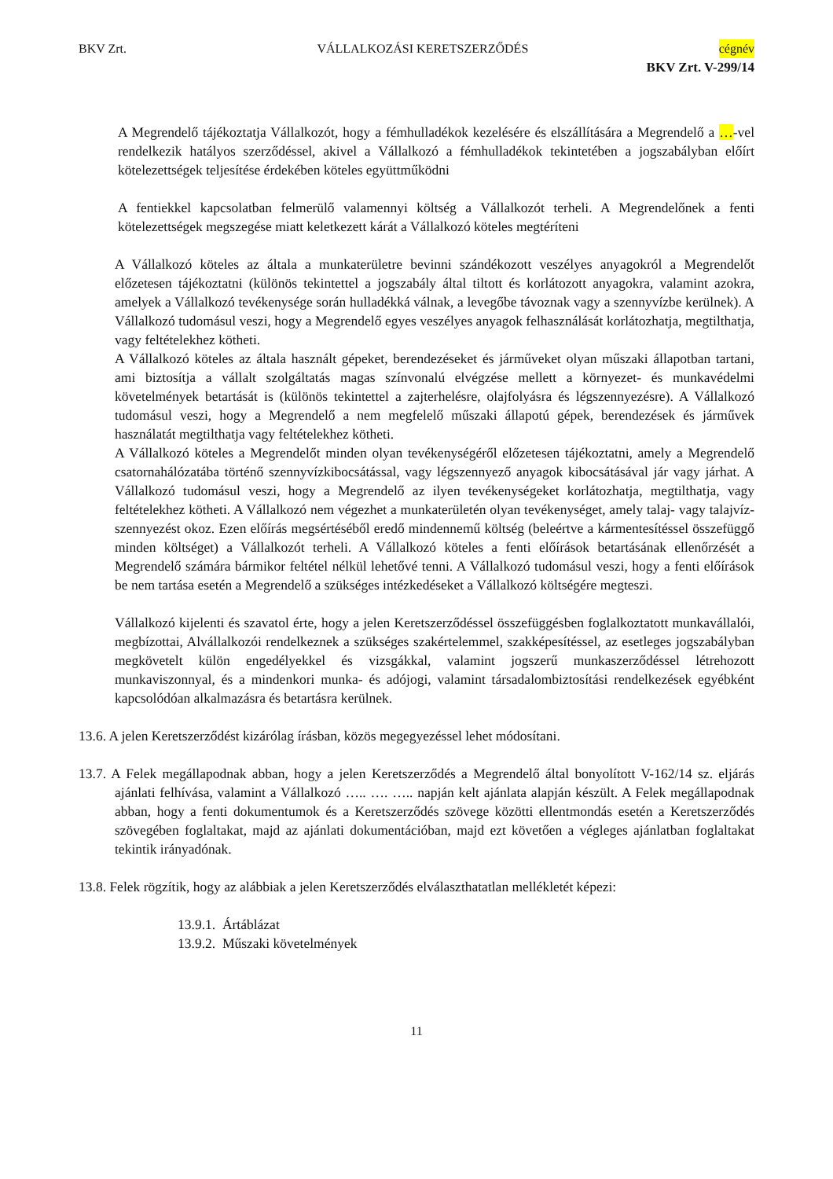BKV Zrt. VÁLLALKOZÁSI KERETSZERZŐDÉS cégnév
BKV Zrt. V-299/14
A Megrendelő tájékoztatja Vállalkozót, hogy a fémhulladékok kezelésére és elszállítására a Megrendelő a …-vel rendelkezik hatályos szerződéssel, akivel a Vállalkozó a fémhulladékok tekintetében a jogszabályban előírt kötelezettségek teljesítése érdekében köteles együttműködni
A fentiekkel kapcsolatban felmerülő valamennyi költség a Vállalkozót terheli. A Megrendelőnek a fenti kötelezettségek megszegése miatt keletkezett kárát a Vállalkozó köteles megtéríteni
A Vállalkozó köteles az általa a munkaterületre bevinni szándékozott veszélyes anyagokról a Megrendelőt előzetesen tájékoztatni (különös tekintettel a jogszabály által tiltott és korlátozott anyagokra, valamint azokra, amelyek a Vállalkozó tevékenysége során hulladékká válnak, a levegőbe távoznak vagy a szennyvízbe kerülnek). A Vállalkozó tudomásul veszi, hogy a Megrendelő egyes veszélyes anyagok felhasználását korlátozhatja, megtilthatja, vagy feltételekhez kötheti.
A Vállalkozó köteles az általa használt gépeket, berendezéseket és járműveket olyan műszaki állapotban tartani, ami biztosítja a vállalt szolgáltatás magas színvonalú elvégzése mellett a környezet- és munkavédelmi követelmények betartását is (különös tekintettel a zajterhelésre, olajfolyásra és légszennyezésre). A Vállalkozó tudomásul veszi, hogy a Megrendelő a nem megfelelő műszaki állapotú gépek, berendezések és járművek használatát megtilthatja vagy feltételekhez kötheti.
A Vállalkozó köteles a Megrendelőt minden olyan tevékenységéről előzetesen tájékoztatni, amely a Megrendelő csatornahálózatába történő szennyvízkibocsátással, vagy légszennyező anyagok kibocsátásával jár vagy járhat. A Vállalkozó tudomásul veszi, hogy a Megrendelő az ilyen tevékenységeket korlátozhatja, megtilthatja, vagy feltételekhez kötheti. A Vállalkozó nem végezhet a munkaterületén olyan tevékenységet, amely talaj- vagy talajvíz-szennyezést okoz. Ezen előírás megsértéséből eredő mindennemű költség (beleértve a kármentesítéssel összefüggő minden költséget) a Vállalkozót terheli. A Vállalkozó köteles a fenti előírások betartásának ellenőrzését a Megrendelő számára bármikor feltétel nélkül lehetővé tenni. A Vállalkozó tudomásul veszi, hogy a fenti előírások be nem tartása esetén a Megrendelő a szükséges intézkedéseket a Vállalkozó költségére megteszi.
Vállalkozó kijelenti és szavatol érte, hogy a jelen Keretszerződéssel összefüggésben foglalkoztatott munkavállalói, megbízottai, Alvállalkozói rendelkeznek a szükséges szakértelemmel, szakképesítéssel, az esetleges jogszabályban megkövetelt külön engedélyekkel és vizsgákkal, valamint jogszerű munkaszerződéssel létrehozott munkaviszonnyal, és a mindenkori munka- és adójogi, valamint társadalombiztosítási rendelkezések egyébként kapcsolódóan alkalmazásra és betartásra kerülnek.
13.6. A jelen Keretszerződést kizárólag írásban, közös megegyezéssel lehet módosítani.
13.7. A Felek megállapodnak abban, hogy a jelen Keretszerződés a Megrendelő által bonyolított V-162/14 sz. eljárás ajánlati felhívása, valamint a Vállalkozó ….. …. ….. napján kelt ajánlata alapján készült. A Felek megállapodnak abban, hogy a fenti dokumentumok és a Keretszerződés szövege közötti ellentmondás esetén a Keretszerződés szövegében foglaltakat, majd az ajánlati dokumentációban, majd ezt követően a végleges ajánlatban foglaltakat tekintik irányadónak.
13.8. Felek rögzítik, hogy az alábbiak a jelen Keretszerződés elválaszthatatlan mellékletét képezi:
13.9.1. Ártáblázat
13.9.2. Műszaki követelmények
11